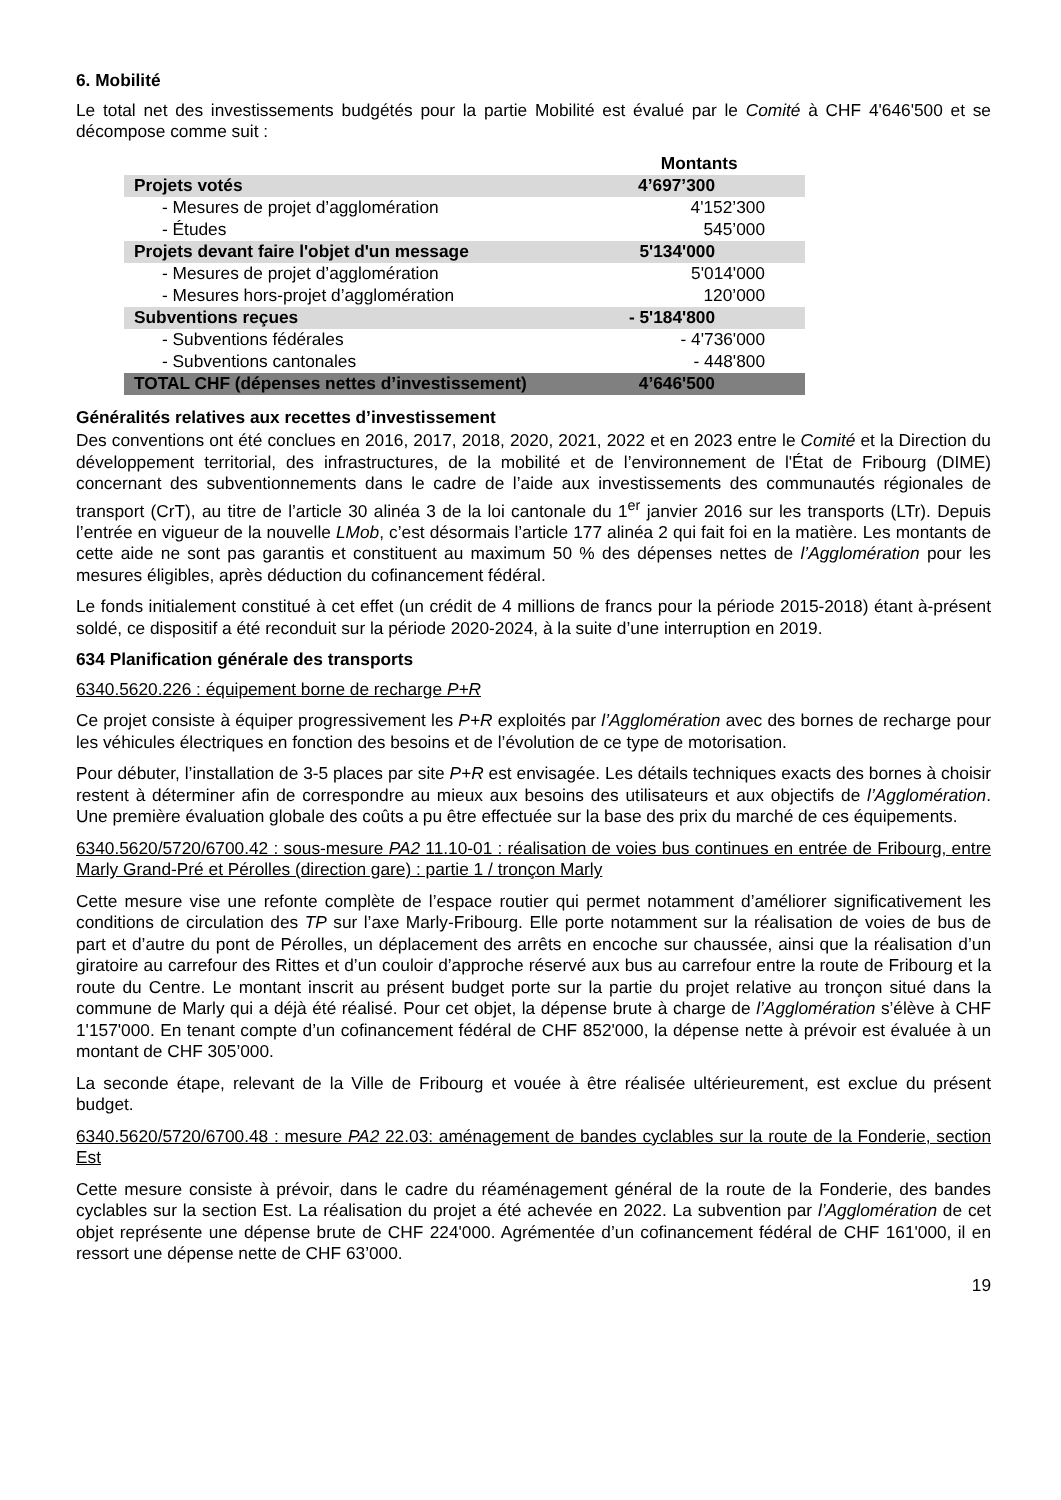6. Mobilité
Le total net des investissements budgétés pour la partie Mobilité est évalué par le Comité à CHF 4'646'500 et se décompose comme suit :
| | Montants |
| Projets votés | 4’697’300 |
| - Mesures de projet d’agglomération | 4'152’300 |
| - Études | 545’000 |
| Projets devant faire l'objet d'un message | 5'134'000 |
| - Mesures de projet d’agglomération | 5'014'000 |
| - Mesures hors-projet d’agglomération | 120’000 |
| Subventions reçues | - 5'184'800 |
| - Subventions fédérales | - 4'736'000 |
| - Subventions cantonales | - 448'800 |
| TOTAL CHF (dépenses nettes d’investissement) | 4’646'500 |
Généralités relatives aux recettes d’investissement
Des conventions ont été conclues en 2016, 2017, 2018, 2020, 2021, 2022 et en 2023 entre le Comité et la Direction du développement territorial, des infrastructures, de la mobilité et de l’environnement de l'État de Fribourg (DIME) concernant des subventionnements dans le cadre de l’aide aux investissements des communautés régionales de transport (CrT), au titre de l’article 30 alinéa 3 de la loi cantonale du 1<sup>er</sup> janvier 2016 sur les transports (LTr). Depuis l’entrée en vigueur de la nouvelle LMob, c’est désormais l’article 177 alinéa 2 qui fait foi en la matière. Les montants de cette aide ne sont pas garantis et constituent au maximum 50 % des dépenses nettes de l’Agglomération pour les mesures éligibles, après déduction du cofinancement fédéral.
Le fonds initialement constitué à cet effet (un crédit de 4 millions de francs pour la période 2015-2018) étant à-présent soldé, ce dispositif a été reconduit sur la période 2020-2024, à la suite d’une interruption en 2019.
634 Planification générale des transports
6340.5620.226 : équipement borne de recharge P+R
Ce projet consiste à équiper progressivement les P+R exploités par l’Agglomération avec des bornes de recharge pour les véhicules électriques en fonction des besoins et de l’évolution de ce type de motorisation.
Pour débuter, l’installation de 3-5 places par site P+R est envisagée. Les détails techniques exacts des bornes à choisir restent à déterminer afin de correspondre au mieux aux besoins des utilisateurs et aux objectifs de l’Agglomération. Une première évaluation globale des coûts a pu être effectuée sur la base des prix du marché de ces équipements.
6340.5620/5720/6700.42 : sous-mesure PA2 11.10-01 : réalisation de voies bus continues en entrée de Fribourg, entre Marly Grand-Pré et Pérolles (direction gare) : partie 1 / tronçon Marly
Cette mesure vise une refonte complète de l’espace routier qui permet notamment d’améliorer significativement les conditions de circulation des TP sur l’axe Marly-Fribourg. Elle porte notamment sur la réalisation de voies de bus de part et d’autre du pont de Pérolles, un déplacement des arrêts en encoche sur chaussée, ainsi que la réalisation d’un giratoire au carrefour des Rittes et d’un couloir d’approche réservé aux bus au carrefour entre la route de Fribourg et la route du Centre. Le montant inscrit au présent budget porte sur la partie du projet relative au tronçon situé dans la commune de Marly qui a déjà été réalisé. Pour cet objet, la dépense brute à charge de l’Agglomération s’élève à CHF 1'157'000. En tenant compte d’un cofinancement fédéral de CHF 852'000, la dépense nette à prévoir est évaluée à un montant de CHF 305’000.
La seconde étape, relevant de la Ville de Fribourg et vouée à être réalisée ultérieurement, est exclue du présent budget.
6340.5620/5720/6700.48 : mesure PA2 22.03: aménagement de bandes cyclables sur la route de la Fonderie, section Est
Cette mesure consiste à prévoir, dans le cadre du réaménagement général de la route de la Fonderie, des bandes cyclables sur la section Est. La réalisation du projet a été achevée en 2022. La subvention par l’Agglomération de cet objet représente une dépense brute de CHF 224'000. Agrémentée d’un cofinancement fédéral de CHF 161'000, il en ressort une dépense nette de CHF 63’000.
19